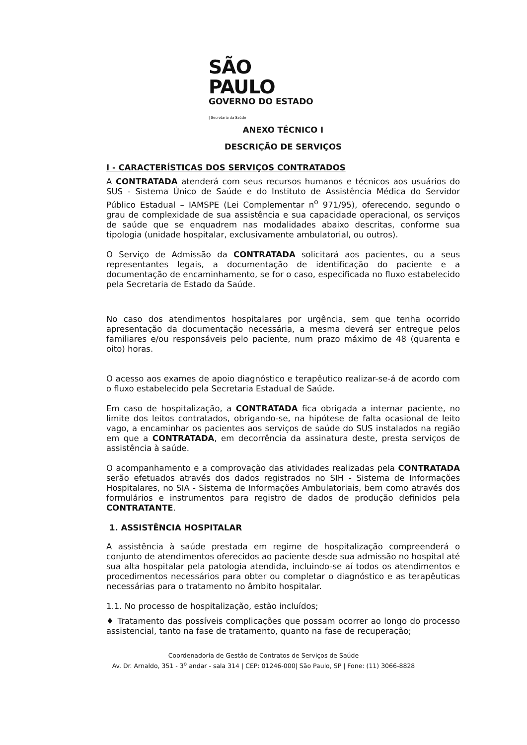SÃO PAULO
GOVERNO DO ESTADO
| Secretaria da Saúde
ANEXO TÉCNICO I
DESCRIÇÃO DE SERVIÇOS
I - CARACTERÍSTICAS DOS SERVIÇOS CONTRATADOS
A CONTRATADA atenderá com seus recursos humanos e técnicos aos usuários do SUS - Sistema Único de Saúde e do Instituto de Assistência Médica do Servidor Público Estadual – IAMSPE (Lei Complementar n<sup>o</sup> 971/95), oferecendo, segundo o grau de complexidade de sua assistência e sua capacidade operacional, os serviços de saúde que se enquadrem nas modalidades abaixo descritas, conforme sua tipologia (unidade hospitalar, exclusivamente ambulatorial, ou outros).
O Serviço de Admissão da CONTRATADA solicitará aos pacientes, ou a seus representantes legais, a documentação de identificação do paciente e a documentação de encaminhamento, se for o caso, especificada no fluxo estabelecido pela Secretaria de Estado da Saúde.
No caso dos atendimentos hospitalares por urgência, sem que tenha ocorrido apresentação da documentação necessária, a mesma deverá ser entregue pelos familiares e/ou responsáveis pelo paciente, num prazo máximo de 48 (quarenta e oito) horas.
O acesso aos exames de apoio diagnóstico e terapêutico realizar-se-á de acordo com o fluxo estabelecido pela Secretaria Estadual de Saúde.
Em caso de hospitalização, a CONTRATADA fica obrigada a internar paciente, no limite dos leitos contratados, obrigando-se, na hipótese de falta ocasional de leito vago, a encaminhar os pacientes aos serviços de saúde do SUS instalados na região em que a CONTRATADA, em decorrência da assinatura deste, presta serviços de assistência à saúde.
O acompanhamento e a comprovação das atividades realizadas pela CONTRATADA serão efetuados através dos dados registrados no SIH - Sistema de Informações Hospitalares, no SIA - Sistema de Informações Ambulatoriais, bem como através dos formulários e instrumentos para registro de dados de produção definidos pela CONTRATANTE.
1. ASSISTÊNCIA HOSPITALAR
A assistência à saúde prestada em regime de hospitalização compreenderá o conjunto de atendimentos oferecidos ao paciente desde sua admissão no hospital até sua alta hospitalar pela patologia atendida, incluindo-se aí todos os atendimentos e procedimentos necessários para obter ou completar o diagnóstico e as terapêuticas necessárias para o tratamento no âmbito hospitalar.
1.1. No processo de hospitalização, estão incluídos;
♦ Tratamento das possíveis complicações que possam ocorrer ao longo do processo assistencial, tanto na fase de tratamento, quanto na fase de recuperação;
Coordenadoria de Gestão de Contratos de Serviços de Saúde
Av. Dr. Arnaldo, 351 - 3<sup>o</sup> andar - sala 314 | CEP: 01246-000| São Paulo, SP | Fone: (11) 3066-8828